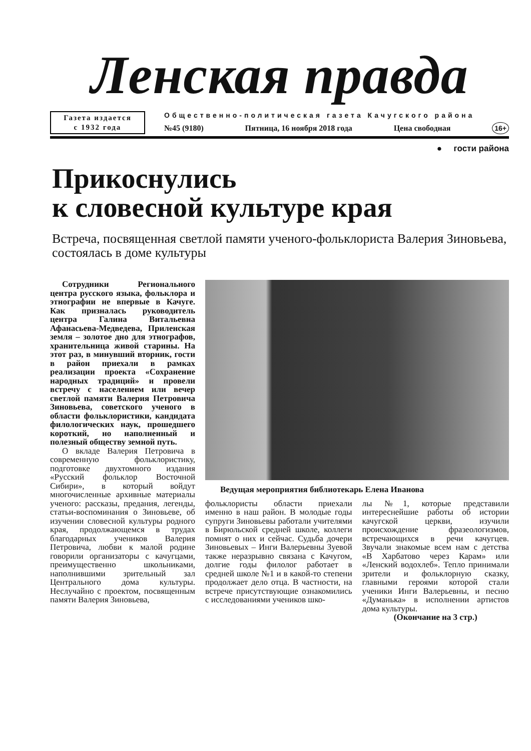Ленская правда
Газета издается
с 1932 года
Общественно-политическая газета Качугского района
№45 (9180) Пятница, 16 ноября 2018 года Цена свободная 16+
● гости района
Прикоснулись
к словесной культуре края
Встреча, посвященная светлой памяти ученого-фольклориста Валерия Зиновьева, состоялась в доме культуры
Сотрудники Регионального центра русского языка, фольклора и этнографии не впервые в Качуге. Как призналась руководитель центра Галина Витальевна Афанасьева-Медведева, Приленская земля – золотое дно для этнографов, хранительница живой старины. На этот раз, в минувший вторник, гости в район приехали в рамках реализации проекта «Сохранение народных традиций» и провели встречу с населением или вечер светлой памяти Валерия Петровича Зиновьева, советского ученого в области фольклористики, кандидата филологических наук, прошедшего короткий, но наполненный и полезный обществу земной путь.
О вкладе Валерия Петровича в современную фольклористику, подготовке двухтомного издания «Русский фольклор Восточной Сибири», в который войдут многочисленные архивные материалы ученого: рассказы, предания, легенды, статьи-воспоминания о Зиновьеве, об изучении словесной культуры родного края, продолжающемся в трудах благодарных учеников Валерия Петровича, любви к малой родине говорили организаторы с качугцами, преимущественно школьниками, наполнившими зрительный зал Центрального дома культуры. Неслучайно с проектом, посвященным памяти Валерия Зиновьева,
Ведущая мероприятия библиотекарь Елена Иванова
фольклористы области приехали именно в наш район. В молодые годы супруги Зиновьевы работали учителями в Бирюльской средней школе, коллеги помнят о них и сейчас. Судьба дочери Зиновьевых – Инги Валерьевны Зуевой также неразрывно связана с Качугом, долгие годы филолог работает в средней школе №1 и в какой-то степени продолжает дело отца. В частности, на встрече присутствующие ознакомились с исследованиями учеников шко-
лы №1, которые представили интереснейшие работы об истории качугской церкви, изучили происхождение фразеологизмов, встречающихся в речи качугцев. Звучали знакомые всем нам с детства «В Харбатово через Карам» или «Ленский водохлеб». Тепло принимали зрители и фольклорную сказку, главными героями которой стали ученики Инги Валерьевны, и песню «Думанька» в исполнении артистов дома культуры.
(Окончание на 3 стр.)